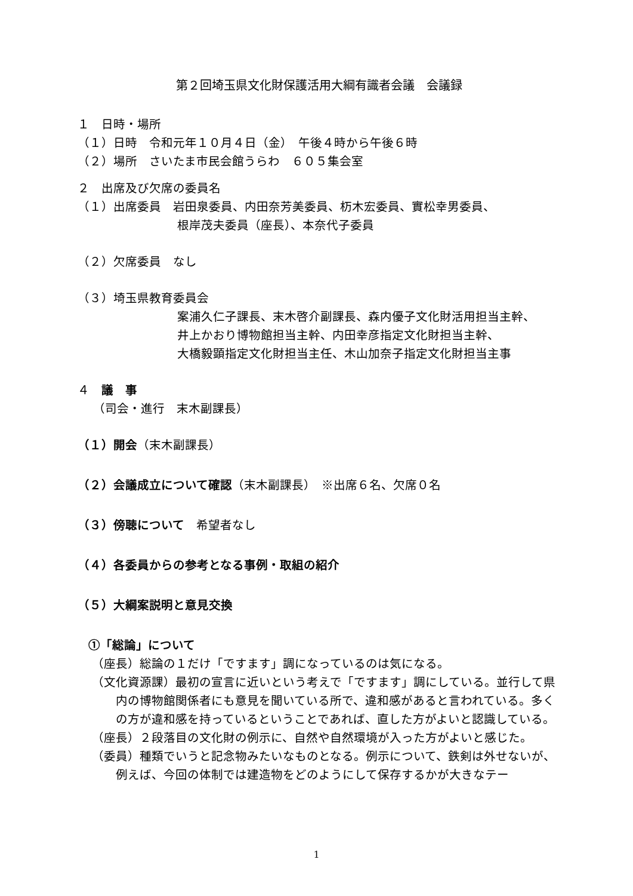第２回埼玉県文化財保護活用大綱有識者会議　会議録
１　日時・場所
（１）日時　令和元年１０月４日（金）　午後４時から午後６時
（２）場所　さいたま市民会館うらわ　６０５集会室
２　出席及び欠席の委員名
（１）出席委員　岩田泉委員、内田奈芳美委員、杤木宏委員、實松幸男委員、
根岸茂夫委員（座長）、本奈代子委員
（２）欠席委員　なし
（３）埼玉県教育委員会
案浦久仁子課長、末木啓介副課長、森内優子文化財活用担当主幹、
井上かおり博物館担当主幹、内田幸彦指定文化財担当主幹、
大橋毅顕指定文化財担当主任、木山加奈子指定文化財担当主事
４　議　事
（司会・進行　末木副課長）
（１）開会（末木副課長）
（２）会議成立について確認（末木副課長）　※出席６名、欠席０名
（３）傍聴について　希望者なし
（４）各委員からの参考となる事例・取組の紹介
（５）大綱案説明と意見交換
①「総論」について
（座長）総論の１だけ「ですます」調になっているのは気になる。
（文化資源課）最初の宣言に近いという考えで「ですます」調にしている。並行して県内の博物館関係者にも意見を聞いている所で、違和感があると言われている。多くの方が違和感を持っているということであれば、直した方がよいと認識している。
（座長）２段落目の文化財の例示に、自然や自然環境が入った方がよいと感じた。
（委員）種類でいうと記念物みたいなものとなる。例示について、鉄剣は外せないが、例えば、今回の体制では建造物をどのようにして保存するかが大きなテー
1